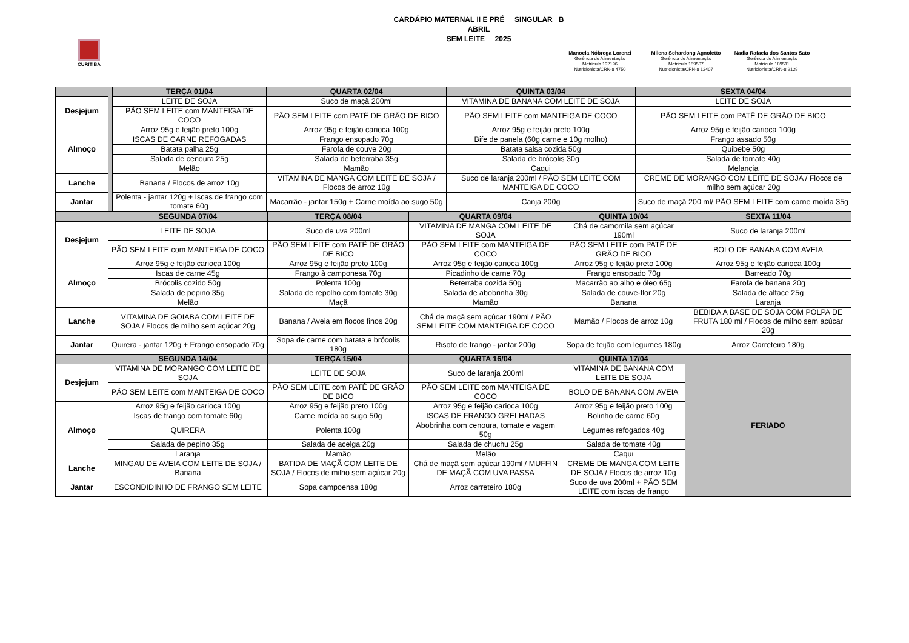CARDÁPIO MATERNAL II E PRÉ SINGULAR B
ABRIL
SEM LEITE 2025
CURITIBA
Manoela Nóbrega Lorenzi
Gerência de Alimentação
Matrícula 192196
Nutricionista/CRN-8 4750
Milena Schardong Agnoletto
Gerência de Alimentação
Matrícula 189507
Nutricionista/CRN-8 12407
Nadia Rafaela dos Santos Sato
Gerência de Alimentação
Matrícula 189511
Nutricionista/CRN-8 9129
| | | TERÇA 01/04 | QUARTA 02/04 | QUINTA 03/04 | SEXTA 04/04 |
| Desjejum | | LEITE DE SOJA | Suco de maçã 200ml | VITAMINA DE BANANA COM LEITE DE SOJA | LEITE DE SOJA |
| | | PÃO SEM LEITE com MANTEIGA DE COCO | PÃO SEM LEITE com PATÊ DE GRÃO DE BICO | PÃO SEM LEITE com MANTEIGA DE COCO | PÃO SEM LEITE com PATÊ DE GRÃO DE BICO |
| Almoço | | Arroz 95g e feijão preto 100g | Arroz 95g e feijão carioca 100g | Arroz 95g e feijão preto 100g | Arroz 95g e feijão carioca 100g |
| | | ISCAS DE CARNE REFOGADAS | Frango ensopado 70g | Bife de panela (60g carne e 10g molho) | Frango assado 50g |
| | | Batata palha 25g | Farofa de couve 20g | Batata salsa cozida 50g | Quibebe 50g |
| | | Salada de cenoura 25g | Salada de beterraba 35g | Salada de brócolis 30g | Salada de tomate 40g |
| | | Melão | Mamão | Caqui | Melancia |
| Lanche | | Banana / Flocos de arroz 10g | VITAMINA DE MANGA COM LEITE DE SOJA / Flocos de arroz 10g | Suco de laranja 200ml / PÃO SEM LEITE COM MANTEIGA DE COCO | CREME DE MORANGO COM LEITE DE SOJA / Flocos de milho sem açúcar 20g |
| Jantar | | Polenta - jantar 120g + Iscas de frango com tomate 60g | Macarrão - jantar 150g + Carne moída ao sugo 50g | Canja 200g | Suco de maçã 200 ml/ PÃO SEM LEITE com carne moída 35g |
| | SEGUNDA 07/04 | TERÇA 08/04 | QUARTA 09/04 | QUINTA 10/04 | SEXTA 11/04 |
| --- | --- | --- | --- | --- | --- |
| Desjejum | LEITE DE SOJA | Suco de uva 200ml | VITAMINA DE MANGA COM LEITE DE SOJA | Chá de camomila sem açúcar 190ml | Suco de laranja 200ml |
| | PÃO SEM LEITE com MANTEIGA DE COCO | PÃO SEM LEITE com PATÊ DE GRÃO DE BICO | PÃO SEM LEITE com MANTEIGA DE COCO | PÃO SEM LEITE com PATÊ DE GRÃO DE BICO | BOLO DE BANANA COM AVEIA |
| Almoço | Arroz 95g e feijão carioca 100g | Arroz 95g e feijão preto 100g | Arroz 95g e feijão carioca 100g | Arroz 95g e feijão preto 100g | Arroz 95g e feijão carioca 100g |
| | Iscas de carne 45g | Frango à camponesa 70g | Picadinho de carne 70g | Frango ensopado 70g | Barreado 70g |
| | Brócolis cozido 50g | Polenta 100g | Beterraba cozida 50g | Macarrão ao alho e óleo 65g | Farofa de banana 20g |
| | Salada de pepino 35g | Salada de repolho com tomate 30g | Salada de abobrinha 30g | Salada de couve-flor 20g | Salada de alface 25g |
| | Melão | Maçã | Mamão | Banana | Laranja |
| Lanche | VITAMINA DE GOIABA COM LEITE DE SOJA / Flocos de milho sem açúcar 20g | Banana / Aveia em flocos finos 20g | Chá de maçã sem açúcar 190ml / PÃO SEM LEITE COM MANTEIGA DE COCO | Mamão / Flocos de arroz 10g | BEBIDA A BASE DE SOJA COM POLPA DE FRUTA 180 ml / Flocos de milho sem açúcar 20g |
| Jantar | Quirera - jantar 120g + Frango ensopado 70g | Sopa de carne com batata e brócolis 180g | Risoto de frango - jantar 200g | Sopa de feijão com legumes 180g | Arroz Carreteiro 180g |
| | SEGUNDA 14/04 | TERÇA 15/04 | QUARTA 16/04 | QUINTA 17/04 | FERIADO |
| Desjejum | VITAMINA DE MORANGO COM LEITE DE SOJA | LEITE DE SOJA | Suco de laranja 200ml | VITAMINA DE BANANA COM LEITE DE SOJA | |
| | PÃO SEM LEITE com MANTEIGA DE COCO | PÃO SEM LEITE com PATÊ DE GRÃO DE BICO | PÃO SEM LEITE com MANTEIGA DE COCO | BOLO DE BANANA COM AVEIA | |
| Almoço | Arroz 95g e feijão carioca 100g | Arroz 95g e feijão preto 100g | Arroz 95g e feijão carioca 100g | Arroz 95g e feijão preto 100g | |
| | Iscas de frango com tomate 60g | Carne moída ao sugo 50g | ISCAS DE FRANGO GRELHADAS | Bolinho de carne 60g | |
| | QUIRERA | Polenta 100g | Abobrinha com cenoura, tomate e vagem 50g | Legumes refogados 40g | |
| | Salada de pepino 35g | Salada de acelga 20g | Salada de chuchu 25g | Salada de tomate 40g | |
| | Laranja | Mamão | Melão | Caqui | |
| Lanche | MINGAU DE AVEIA COM LEITE DE SOJA / Banana | BATIDA DE MAÇÃ COM LEITE DE SOJA / Flocos de milho sem açúcar 20g | Chá de maçã sem açúcar 190ml / MUFFIN DE MAÇÃ COM UVA PASSA | CREME DE MANGA COM LEITE DE SOJA / Flocos de arroz 10g | |
| Jantar | ESCONDIDINHO DE FRANGO SEM LEITE | Sopa campoensa 180g | Arroz carreteiro 180g | Suco de uva 200ml + PÃO SEM LEITE com iscas de frango | |